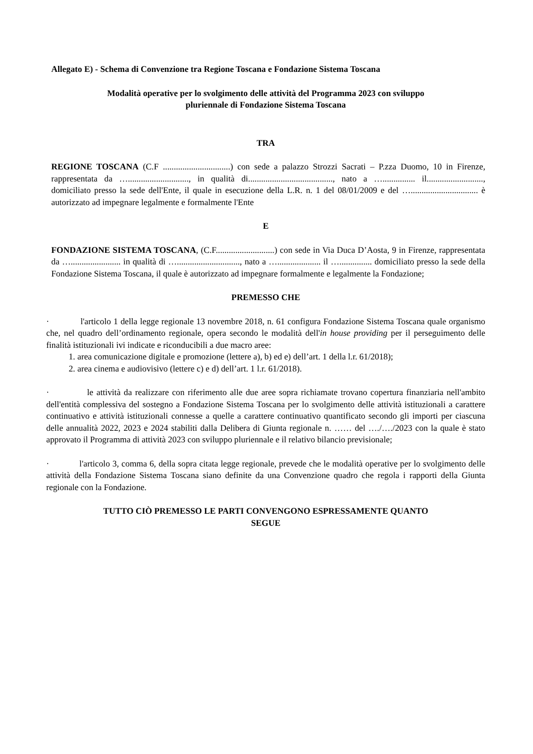Allegato E) - Schema di Convenzione tra Regione Toscana e Fondazione Sistema Toscana
Modalità operative per lo svolgimento delle attività del Programma 2023 con sviluppo
pluriennale di Fondazione Sistema Toscana
TRA
REGIONE TOSCANA (C.F ...............................) con sede a palazzo Strozzi Sacrati – P.zza Duomo, 10 in Firenze, rappresentata da …............................, in qualità di......................................., nato a …............... il.........................., domiciliato presso la sede dell'Ente, il quale in esecuzione della L.R. n. 1 del 08/01/2009 e del …............................... è autorizzato ad impegnare legalmente e formalmente l'Ente
E
FONDAZIONE SISTEMA TOSCANA, (C.F...........................) con sede in Via Duca D’Aosta, 9 in Firenze, rappresentata da …....................... in qualità di …............................., nato a ….................... il …............... domiciliato presso la sede della Fondazione Sistema Toscana, il quale è autorizzato ad impegnare formalmente e legalmente la Fondazione;
PREMESSO CHE
· l'articolo 1 della legge regionale 13 novembre 2018, n. 61 configura Fondazione Sistema Toscana quale organismo che, nel quadro dell’ordinamento regionale, opera secondo le modalità dell'in house providing per il perseguimento delle finalità istituzionali ivi indicate e riconducibili a due macro aree:
1. area comunicazione digitale e promozione (lettere a), b) ed e) dell’art. 1 della l.r. 61/2018);
2. area cinema e audiovisivo (lettere c) e d) dell’art. 1 l.r. 61/2018).
· le attività da realizzare con riferimento alle due aree sopra richiamate trovano copertura finanziaria nell'ambito dell'entità complessiva del sostegno a Fondazione Sistema Toscana per lo svolgimento delle attività istituzionali a carattere continuativo e attività istituzionali connesse a quelle a carattere continuativo quantificato secondo gli importi per ciascuna delle annualità 2022, 2023 e 2024 stabiliti dalla Delibera di Giunta regionale n. …… del …./…./2023 con la quale è stato approvato il Programma di attività 2023 con sviluppo pluriennale e il relativo bilancio previsionale;
· l'articolo 3, comma 6, della sopra citata legge regionale, prevede che le modalità operative per lo svolgimento delle attività della Fondazione Sistema Toscana siano definite da una Convenzione quadro che regola i rapporti della Giunta regionale con la Fondazione.
TUTTO CIÒ PREMESSO LE PARTI CONVENGONO ESPRESSAMENTE QUANTO
SEGUE